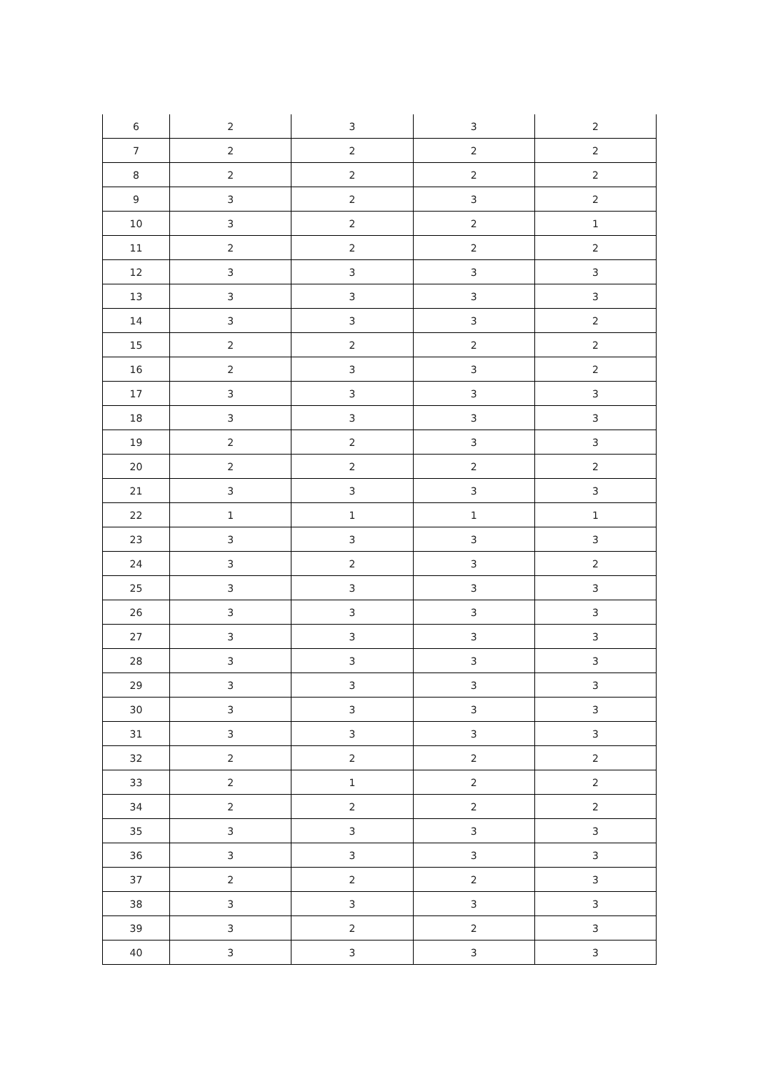| 6 | 2 | 3 | 3 | 2 |
| 7 | 2 | 2 | 2 | 2 |
| 8 | 2 | 2 | 2 | 2 |
| 9 | 3 | 2 | 3 | 2 |
| 10 | 3 | 2 | 2 | 1 |
| 11 | 2 | 2 | 2 | 2 |
| 12 | 3 | 3 | 3 | 3 |
| 13 | 3 | 3 | 3 | 3 |
| 14 | 3 | 3 | 3 | 2 |
| 15 | 2 | 2 | 2 | 2 |
| 16 | 2 | 3 | 3 | 2 |
| 17 | 3 | 3 | 3 | 3 |
| 18 | 3 | 3 | 3 | 3 |
| 19 | 2 | 2 | 3 | 3 |
| 20 | 2 | 2 | 2 | 2 |
| 21 | 3 | 3 | 3 | 3 |
| 22 | 1 | 1 | 1 | 1 |
| 23 | 3 | 3 | 3 | 3 |
| 24 | 3 | 2 | 3 | 2 |
| 25 | 3 | 3 | 3 | 3 |
| 26 | 3 | 3 | 3 | 3 |
| 27 | 3 | 3 | 3 | 3 |
| 28 | 3 | 3 | 3 | 3 |
| 29 | 3 | 3 | 3 | 3 |
| 30 | 3 | 3 | 3 | 3 |
| 31 | 3 | 3 | 3 | 3 |
| 32 | 2 | 2 | 2 | 2 |
| 33 | 2 | 1 | 2 | 2 |
| 34 | 2 | 2 | 2 | 2 |
| 35 | 3 | 3 | 3 | 3 |
| 36 | 3 | 3 | 3 | 3 |
| 37 | 2 | 2 | 2 | 3 |
| 38 | 3 | 3 | 3 | 3 |
| 39 | 3 | 2 | 2 | 3 |
| 40 | 3 | 3 | 3 | 3 |